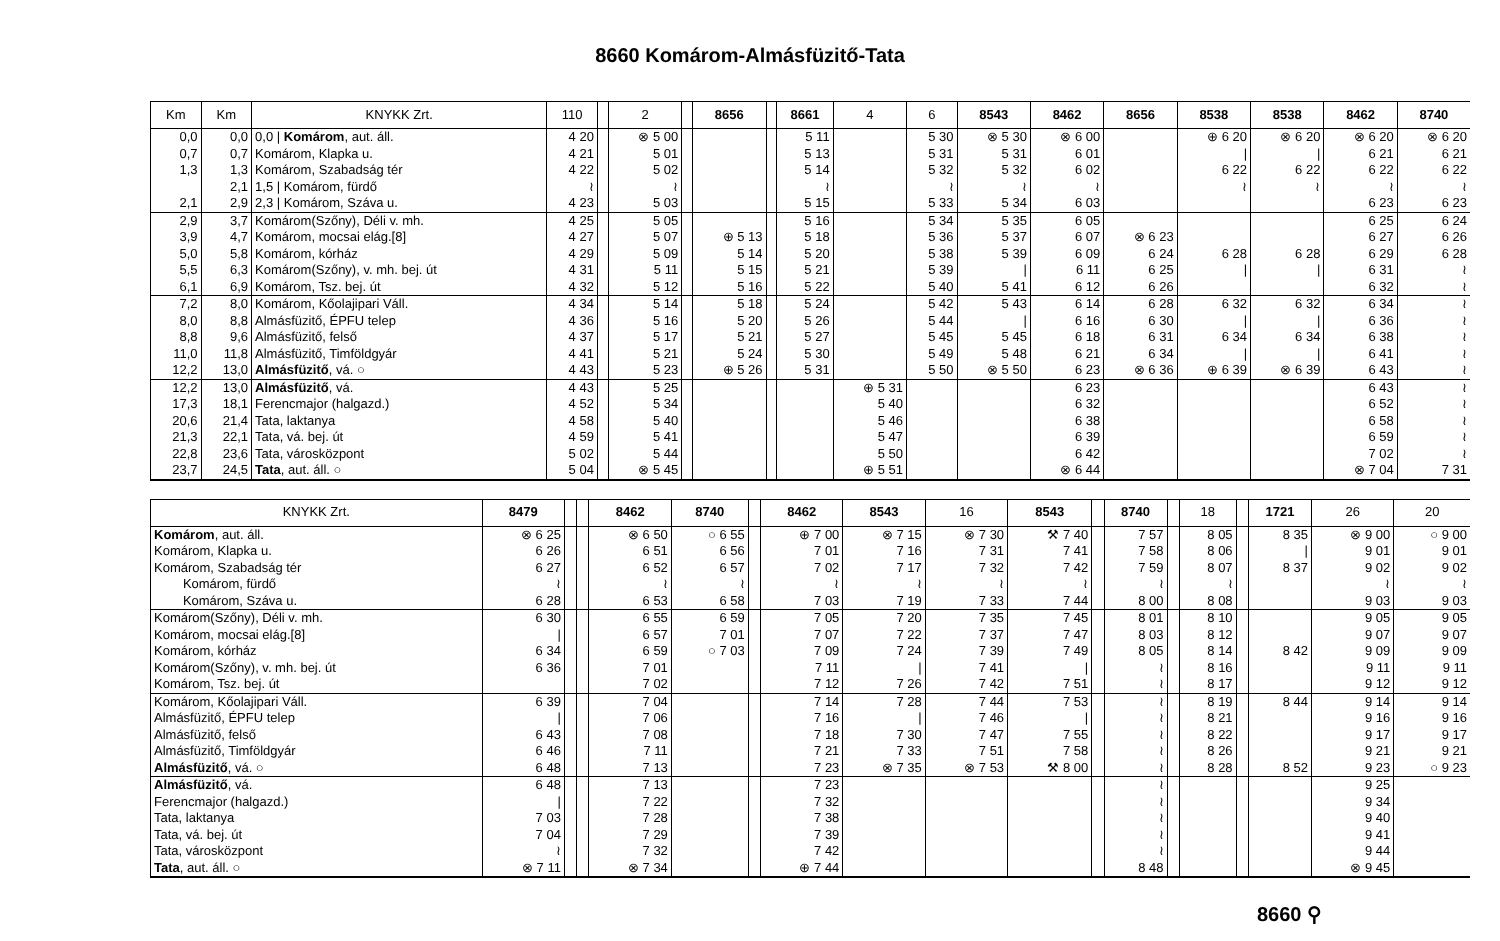8660 Komárom-Almásfüzitő-Tata
| Km | Km | KNYKK Zrt. | 110 | | 2 | | 8656 | | 8661 | 4 | 6 | 8543 | 8462 | 8656 | 8538 | 8538 | 8462 | 8740 |
| --- | --- | --- | --- | --- | --- | --- | --- | --- | --- | --- | --- | --- | --- | --- | --- | --- | --- | --- |
| 0,0 | 0,0 | 0,0 / Komárom , aut. áll. | 4 20 | | ⊗ 5 00 | | | | 5 11 | | 5 30 | ⊗ 5 30 | ⊗ 6 00 | | ⊕ 6 20 | ⊗ 6 20 | ⊗ 6 20 | ⊗ 6 20 |
| 0,7 | 0,7 | Komárom, Klapka u. | 4 21 | | 5 01 | | | | 5 13 | | 5 31 | 5 31 | 6 01 | | / | / | 6 21 | 6 21 |
| 1,3 | 1,3 | Komárom, Szabadság tér | 4 22 | | 5 02 | | | | 5 14 | | 5 32 | 5 32 | 6 02 | | 6 22 | 6 22 | 6 22 | 6 22 |
| | 2,1 | 1,5 / Komárom, fürdő | ≀ | | ≀ | | | | ≀ | | ≀ | ≀ | ≀ | | ≀ | ≀ | ≀ | ≀ |
| 2,1 | 2,9 | 2,3 / Komárom, Száva u. | 4 23 | | 5 03 | | | | 5 15 | | 5 33 | 5 34 | 6 03 | | | | 6 23 | 6 23 |
| 2,9 | 3,7 | Komárom(Szőny), Déli v. mh. | 4 25 | | 5 05 | | | | 5 16 | | 5 34 | 5 35 | 6 05 | | | | 6 25 | 6 24 |
| 3,9 | 4,7 | Komárom, mocsai elág.[8] | 4 27 | | 5 07 | | ⊕ 5 13 | | 5 18 | | 5 36 | 5 37 | 6 07 | ⊗ 6 23 | | | 6 27 | 6 26 |
| 5,0 | 5,8 | Komárom, kórház | 4 29 | | 5 09 | | 5 14 | | 5 20 | | 5 38 | 5 39 | 6 09 | 6 24 | 6 28 | 6 28 | 6 29 | 6 28 |
| 5,5 | 6,3 | Komárom(Szőny), v. mh. bej. út | 4 31 | | 5 11 | | 5 15 | | 5 21 | | 5 39 | / | 6 11 | 6 25 | / | / | 6 31 | ≀ |
| 6,1 | 6,9 | Komárom, Tsz. bej. út | 4 32 | | 5 12 | | 5 16 | | 5 22 | | 5 40 | 5 41 | 6 12 | 6 26 | | | 6 32 | ≀ |
| 7,2 | 8,0 | Komárom, Kőolajipari Váll. | 4 34 | | 5 14 | | 5 18 | | 5 24 | | 5 42 | 5 43 | 6 14 | 6 28 | 6 32 | 6 32 | 6 34 | ≀ |
| 8,0 | 8,8 | Almásfüzitő, ÉPFU telep | 4 36 | | 5 16 | | 5 20 | | 5 26 | | 5 44 | / | 6 16 | 6 30 | / | / | 6 36 | ≀ |
| 8,8 | 9,6 | Almásfüzitő, felső | 4 37 | | 5 17 | | 5 21 | | 5 27 | | 5 45 | 5 45 | 6 18 | 6 31 | 6 34 | 6 34 | 6 38 | ≀ |
| 11,0 | 11,8 | Almásfüzitő, Timföldgyár | 4 41 | | 5 21 | | 5 24 | | 5 30 | | 5 49 | 5 48 | 6 21 | 6 34 | / | / | 6 41 | ≀ |
| 12,2 | 13,0 | Almásfüzitő , vá. ○ | 4 43 | | 5 23 | | ⊕ 5 26 | | 5 31 | | 5 50 | ⊗ 5 50 | 6 23 | ⊗ 6 36 | ⊕ 6 39 | ⊗ 6 39 | 6 43 | ≀ |
| 12,2 | 13,0 | Almásfüzitő , vá. | 4 43 | | 5 25 | | | | | ⊕ 5 31 | | | 6 23 | | | | 6 43 | ≀ |
| 17,3 | 18,1 | Ferencmajor (halgazd.) | 4 52 | | 5 34 | | | | | 5 40 | | | 6 32 | | | | 6 52 | ≀ |
| 20,6 | 21,4 | Tata, laktanya | 4 58 | | 5 40 | | | | | 5 46 | | | 6 38 | | | | 6 58 | ≀ |
| 21,3 | 22,1 | Tata, vá. bej. út | 4 59 | | 5 41 | | | | | 5 47 | | | 6 39 | | | | 6 59 | ≀ |
| 22,8 | 23,6 | Tata, városközpont | 5 02 | | 5 44 | | | | | 5 50 | | | 6 42 | | | | 7 02 | ≀ |
| 23,7 | 24,5 | Tata , aut. áll. ○ | 5 04 | | ⊗ 5 45 | | | | | ⊕ 5 51 | | | ⊗ 6 44 | | | | ⊗ 7 04 | 7 31 |
| KNYKK Zrt. | 8479 | | | 8462 | 8740 | | 8462 | 8543 | 16 | 8543 | | 8740 | | 18 | | 1721 | 26 | 20 |
| --- | --- | --- | --- | --- | --- | --- | --- | --- | --- | --- | --- | --- | --- | --- | --- | --- | --- | --- |
| Komárom , aut. áll. | ⊗ 6 25 | | | ⊗ 6 50 | ○ 6 55 | | ⊕ 7 00 | ⊗ 7 15 | ⊗ 7 30 | ⚒ 7 40 | | 7 57 | | 8 05 | | 8 35 | ⊗ 9 00 | ○ 9 00 |
| Komárom, Klapka u. | 6 26 | | | 6 51 | 6 56 | | 7 01 | 7 16 | 7 31 | 7 41 | | 7 58 | | 8 06 | | / | 9 01 | 9 01 |
| Komárom, Szabadság tér | 6 27 | | | 6 52 | 6 57 | | 7 02 | 7 17 | 7 32 | 7 42 | | 7 59 | | 8 07 | | 8 37 | 9 02 | 9 02 |
| Komárom, fürdő | ≀ | | | ≀ | ≀ | | ≀ | ≀ | ≀ | ≀ | | ≀ | | ≀ | | | ≀ | ≀ |
| Komárom, Száva u. | 6 28 | | | 6 53 | 6 58 | | 7 03 | 7 19 | 7 33 | 7 44 | | 8 00 | | 8 08 | | | 9 03 | 9 03 |
| Komárom(Szőny), Déli v. mh. | 6 30 | | | 6 55 | 6 59 | | 7 05 | 7 20 | 7 35 | 7 45 | | 8 01 | | 8 10 | | | 9 05 | 9 05 |
| Komárom, mocsai elág.[8] | / | | | 6 57 | 7 01 | | 7 07 | 7 22 | 7 37 | 7 47 | | 8 03 | | 8 12 | | | 9 07 | 9 07 |
| Komárom, kórház | 6 34 | | | 6 59 | ○ 7 03 | | 7 09 | 7 24 | 7 39 | 7 49 | | 8 05 | | 8 14 | | 8 42 | 9 09 | 9 09 |
| Komárom(Szőny), v. mh. bej. út | 6 36 | | | 7 01 | | | 7 11 | / | 7 41 | / | | ≀ | | 8 16 | | | 9 11 | 9 11 |
| Komárom, Tsz. bej. út | | | | 7 02 | | | 7 12 | 7 26 | 7 42 | 7 51 | | ≀ | | 8 17 | | | 9 12 | 9 12 |
| Komárom, Kőolajipari Váll. | 6 39 | | | 7 04 | | | 7 14 | 7 28 | 7 44 | 7 53 | | ≀ | | 8 19 | | 8 44 | 9 14 | 9 14 |
| Almásfüzitő, ÉPFU telep | / | | | 7 06 | | | 7 16 | / | 7 46 | / | | ≀ | | 8 21 | | | 9 16 | 9 16 |
| Almásfüzitő, felső | 6 43 | | | 7 08 | | | 7 18 | 7 30 | 7 47 | 7 55 | | ≀ | | 8 22 | | | 9 17 | 9 17 |
| Almásfüzitő, Timföldgyár | 6 46 | | | 7 11 | | | 7 21 | 7 33 | 7 51 | 7 58 | | ≀ | | 8 26 | | | 9 21 | 9 21 |
| Almásfüzitő , vá. ○ | 6 48 | | | 7 13 | | | 7 23 | ⊗ 7 35 | ⊗ 7 53 | ⚒ 8 00 | | ≀ | | 8 28 | | 8 52 | 9 23 | ○ 9 23 |
| Almásfüzitő , vá. | 6 48 | | | 7 13 | | | 7 23 | | | | | ≀ | | | | | 9 25 | |
| Ferencmajor (halgazd.) | / | | | 7 22 | | | 7 32 | | | | | ≀ | | | | | 9 34 | |
| Tata, laktanya | 7 03 | | | 7 28 | | | 7 38 | | | | | ≀ | | | | | 9 40 | |
| Tata, vá. bej. út | 7 04 | | | 7 29 | | | 7 39 | | | | | ≀ | | | | | 9 41 | |
| Tata, városközpont | ≀ | | | 7 32 | | | 7 42 | | | | | ≀ | | | | | 9 44 | |
| Tata , aut. áll. ○ | ⊗ 7 11 | | | ⊗ 7 34 | | | ⊕ 7 44 | | | | | 8 48 | | | | | ⊗ 9 45 | |
8660 ⚲